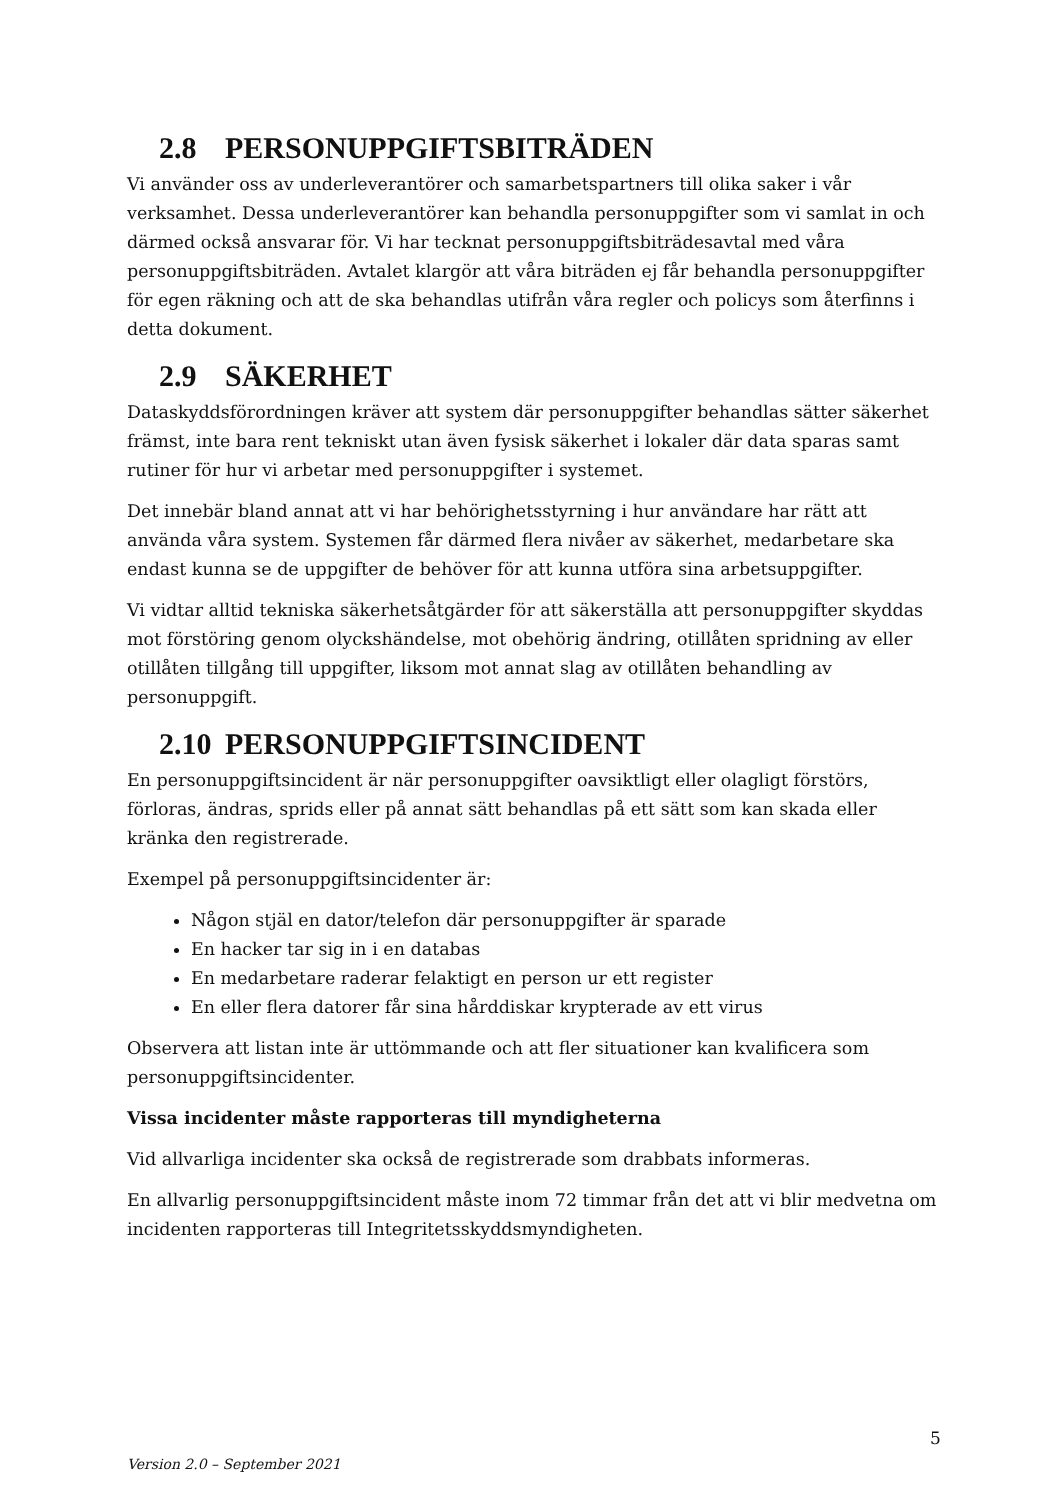2.8 PERSONUPPGIFTSBITRÄDEN
Vi använder oss av underleverantörer och samarbetspartners till olika saker i vår verksamhet. Dessa underleverantörer kan behandla personuppgifter som vi samlat in och därmed också ansvarar för. Vi har tecknat personuppgiftsbiträdesavtal med våra personuppgiftsbiträden. Avtalet klargör att våra biträden ej får behandla personuppgifter för egen räkning och att de ska behandlas utifrån våra regler och policys som återfinns i detta dokument.
2.9 SÄKERHET
Dataskyddsförordningen kräver att system där personuppgifter behandlas sätter säkerhet främst, inte bara rent tekniskt utan även fysisk säkerhet i lokaler där data sparas samt rutiner för hur vi arbetar med personuppgifter i systemet.
Det innebär bland annat att vi har behörighetsstyrning i hur användare har rätt att använda våra system. Systemen får därmed flera nivåer av säkerhet, medarbetare ska endast kunna se de uppgifter de behöver för att kunna utföra sina arbetsuppgifter.
Vi vidtar alltid tekniska säkerhetsåtgärder för att säkerställa att personuppgifter skyddas mot förstöring genom olyckshändelse, mot obehörig ändring, otillåten spridning av eller otillåten tillgång till uppgifter, liksom mot annat slag av otillåten behandling av personuppgift.
2.10 PERSONUPPGIFTSINCIDENT
En personuppgiftsincident är när personuppgifter oavsiktligt eller olagligt förstörs, förloras, ändras, sprids eller på annat sätt behandlas på ett sätt som kan skada eller kränka den registrerade.
Exempel på personuppgiftsincidenter är:
Någon stjäl en dator/telefon där personuppgifter är sparade
En hacker tar sig in i en databas
En medarbetare raderar felaktigt en person ur ett register
En eller flera datorer får sina hårddiskar krypterade av ett virus
Observera att listan inte är uttömmande och att fler situationer kan kvalificera som personuppgiftsincidenter.
Vissa incidenter måste rapporteras till myndigheterna
Vid allvarliga incidenter ska också de registrerade som drabbats informeras.
En allvarlig personuppgiftsincident måste inom 72 timmar från det att vi blir medvetna om incidenten rapporteras till Integritetsskyddsmyndigheten.
5
Version 2.0 – September 2021